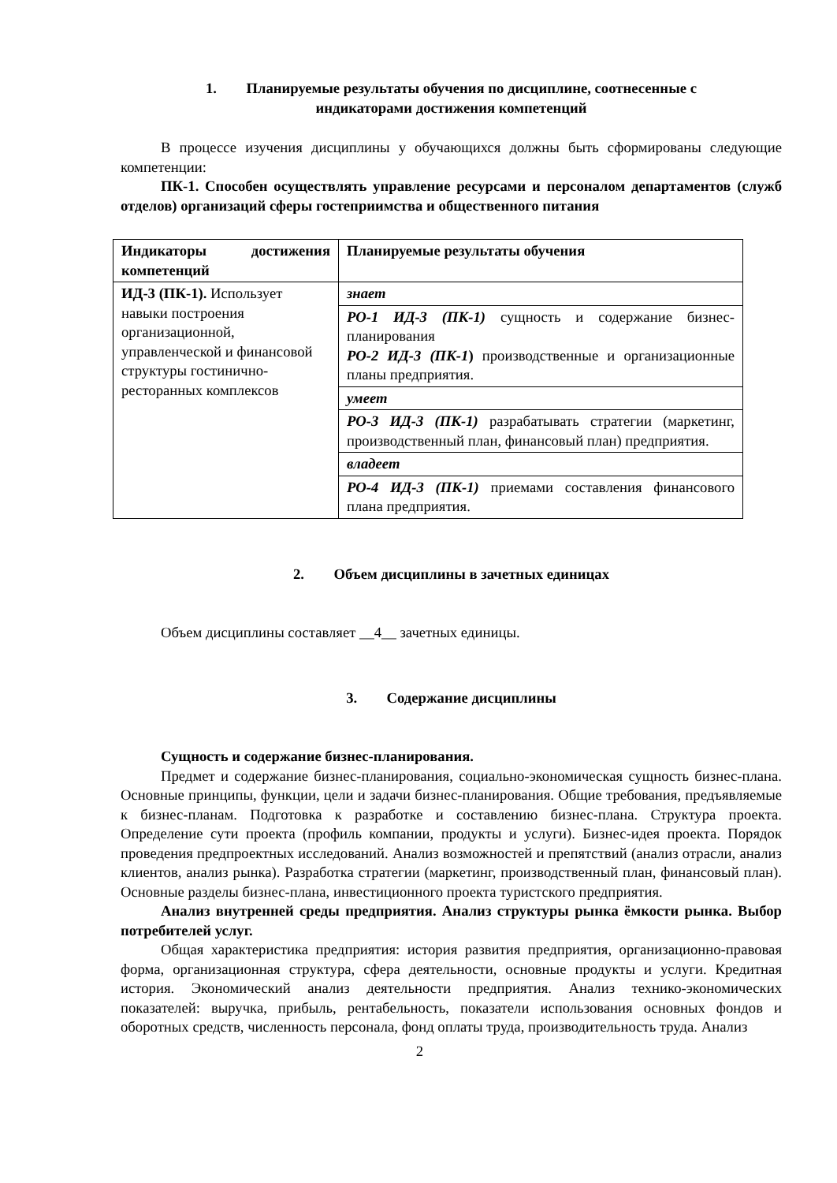1. Планируемые результаты обучения по дисциплине, соотнесенные с
индикаторами достижения компетенций
В процессе изучения дисциплины у обучающихся должны быть сформированы следующие компетенции:
ПК-1. Способен осуществлять управление ресурсами и персоналом департаментов (служб отделов) организаций сферы гостеприимства и общественного питания
| Индикаторы достижения компетенций | Планируемые результаты обучения |
| ИД-3 (ПК-1). Использует навыки построения организационной, управленческой и финансовой структуры гостинично-ресторанных комплексов | знает |
| | РО-1 ИД-3 (ПК-1) сущность и содержание бизнес-планирования РО-2 ИД-3 (ПК-1 ) производственные и организационные планы предприятия. |
| | умеет |
| | РО-3 ИД-3 (ПК-1) разрабатывать стратегии (маркетинг, производственный план, финансовый план) предприятия. |
| | владеет |
| | РО-4 ИД-3 (ПК-1) приемами составления финансового плана предприятия. |
2. Объем дисциплины в зачетных единицах
Объем дисциплины составляет __4__ зачетных единицы.
3. Содержание дисциплины
Сущность и содержание бизнес-планирования.
Предмет и содержание бизнес-планирования, социально-экономическая сущность бизнес-плана. Основные принципы, функции, цели и задачи бизнес-планирования. Общие требования, предъявляемые к бизнес-планам. Подготовка к разработке и составлению бизнес-плана. Структура проекта. Определение сути проекта (профиль компании, продукты и услуги). Бизнес-идея проекта. Порядок проведения предпроектных исследований. Анализ возможностей и препятствий (анализ отрасли, анализ клиентов, анализ рынка). Разработка стратегии (маркетинг, производственный план, финансовый план). Основные разделы бизнес-плана, инвестиционного проекта туристского предприятия.
Анализ внутренней среды предприятия. Анализ структуры рынка ёмкости рынка. Выбор потребителей услуг.
Общая характеристика предприятия: история развития предприятия, организационно-правовая форма, организационная структура, сфера деятельности, основные продукты и услуги. Кредитная история. Экономический анализ деятельности предприятия. Анализ технико-экономических показателей: выручка, прибыль, рентабельность, показатели использования основных фондов и оборотных средств, численность персонала, фонд оплаты труда, производительность труда. Анализ
2